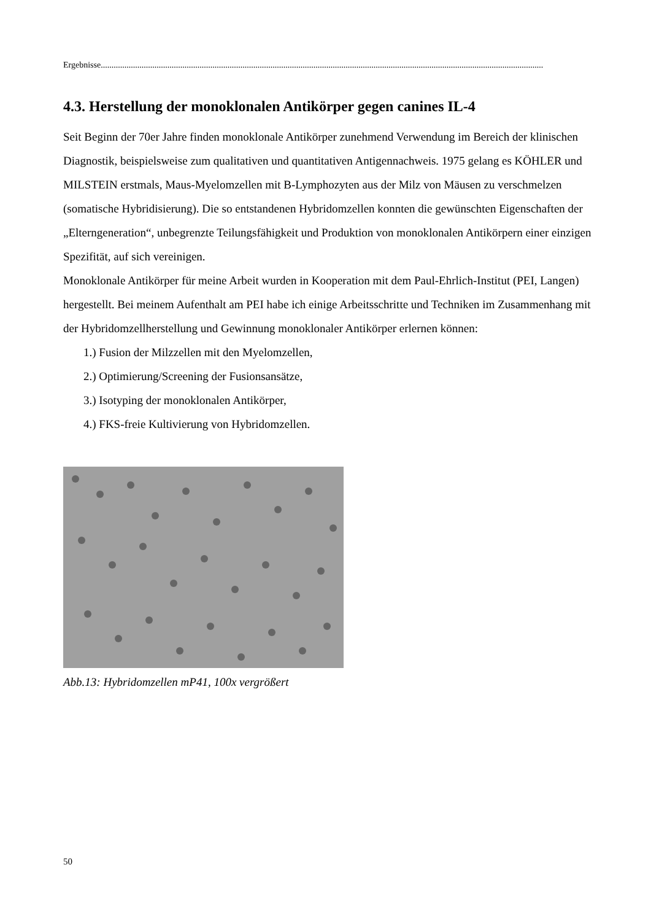Ergebnisse..............................................................................................................................................................................................................
4.3. Herstellung der monoklonalen Antikörper gegen canines IL-4
Seit Beginn der 70er Jahre finden monoklonale Antikörper zunehmend Verwendung im Bereich der klinischen Diagnostik, beispielsweise zum qualitativen und quantitativen Antigennachweis. 1975 gelang es KÖHLER und MILSTEIN erstmals, Maus-Myelomzellen mit B-Lymphozyten aus der Milz von Mäusen zu verschmelzen (somatische Hybridisierung). Die so entstandenen Hybridomzellen konnten die gewünschten Eigenschaften der „Elterngeneration“, unbegrenzte Teilungsfähigkeit und Produktion von monoklonalen Antikörpern einer einzigen Spezifität, auf sich vereinigen.
Monoklonale Antikörper für meine Arbeit wurden in Kooperation mit dem Paul-Ehrlich-Institut (PEI, Langen) hergestellt. Bei meinem Aufenthalt am PEI habe ich einige Arbeitsschritte und Techniken im Zusammenhang mit der Hybridomzellherstellung und Gewinnung monoklonaler Antikörper erlernen können:
1.) Fusion der Milzzellen mit den Myelomzellen,
2.) Optimierung/Screening der Fusionsansätze,
3.) Isotyping der monoklonalen Antikörper,
4.) FKS-freie Kultivierung von Hybridomzellen.
Abb.13: Hybridomzellen mP41, 100x vergrößert
50